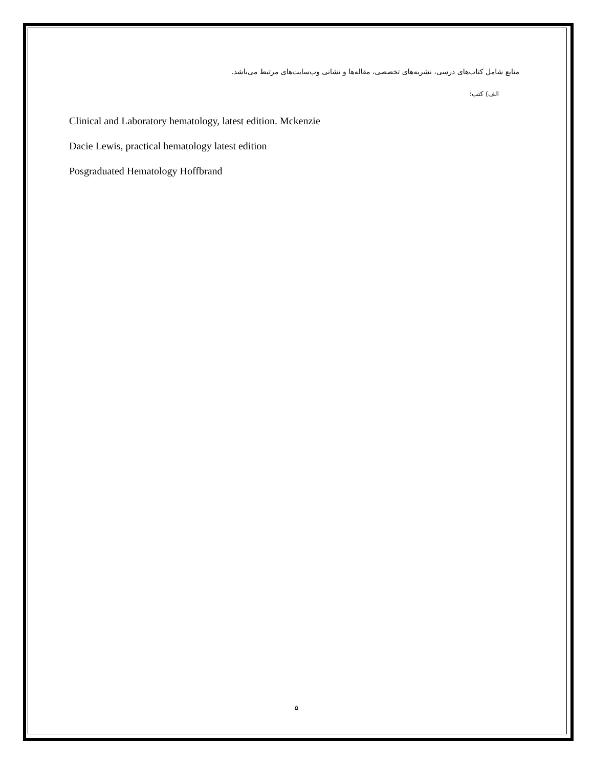منابع شامل کتاب‌های درسی، نشریه‌های تخصصی، مقاله‌ها و نشانی وب‌سایت‌های مرتبط می‌باشد.
الف) کتب:
Clinical and Laboratory hematology, latest edition. Mckenzie
Dacie Lewis, practical hematology latest edition
Posgraduated Hematology Hoffbrand
۵